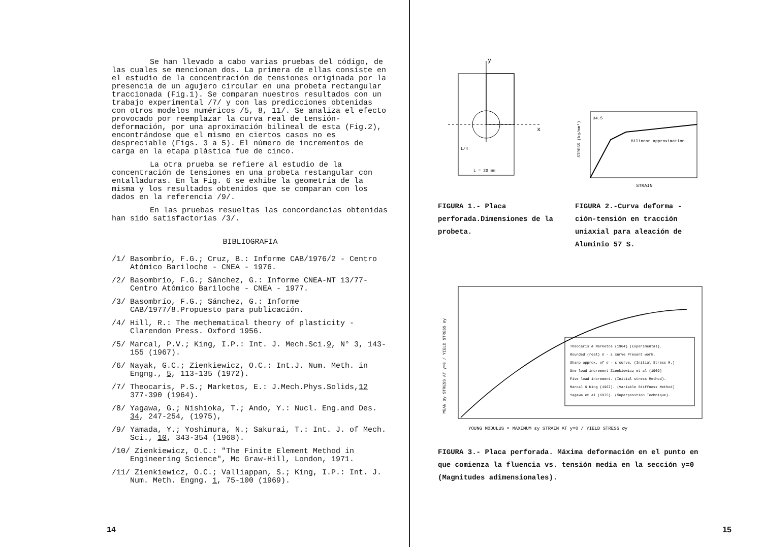Se han llevado a cabo varias pruebas del código, de las cuales se mencionan dos. La primera de ellas consiste en el estudio de la concentración de tensiones originada por la presencia de un agujero circular en una probeta rectangular traccionada (Fig.1). Se comparan nuestros resultados con un trabajo experimental /7/ y con las predicciones obtenidas con otros modelos numéricos /5, 8, 11/. Se analiza el efecto provocado por reemplazar la curva real de tensión-deformación, por una aproximación bilineal de esta (Fig.2), encontrándose que el mismo en ciertos casos no es despreciable (Figs. 3 a 5). El número de incrementos de carga en la etapa plástica fue de cinco.
La otra prueba se refiere al estudio de la concentración de tensiones en una probeta restangular con entalladuras. En la Fig. 6 se exhibe la geometría de la misma y los resultados obtenidos que se comparan con los dados en la referencia /9/.
En las pruebas resueltas las concordancias obtenidas han sido satisfactorias /3/.
BIBLIOGRAFIA
/1/ Basombrío, F.G.; Cruz, B.: Informe CAB/1976/2 - Centro Atómico Bariloche - CNEA - 1976.
/2/ Basombrío, F.G.; Sánchez, G.: Informe CNEA-NT 13/77- Centro Atómico Bariloche - CNEA - 1977.
/3/ Basombrío, F.G.; Sánchez, G.: Informe CAB/1977/8.Propuesto para publicación.
/4/ Hill, R.: The methematical theory of plasticity -Clarendon Press. Oxford 1956.
/5/ Marcal, P.V.; King, I.P.: Int. J. Mech.Sci.9, N° 3, 143-155 (1967).
/6/ Nayak, G.C.; Zienkiewicz, O.C.: Int.J. Num. Meth. in Engng., 5, 113-135 (1972).
/7/ Theocaris, P.S.; Marketos, E.: J.Mech.Phys.Solids,12 377-390 (1964).
/8/ Yagawa, G.; Nishioka, T.; Ando, Y.: Nucl. Eng.and Des. 34, 247-254, (1975),
/9/ Yamada, Y.; Yoshimura, N.; Sakurai, T.: Int. J. of Mech. Sci., 10, 343-354 (1968).
/10/ Zienkiewicz, O.C.: "The Finite Element Method in Engineering Science", Mc Graw-Hill, London, 1971.
/11/ Zienkiewicz, O.C.; Valliappan, S.; King, I.P.: Int. J. Num. Meth. Engng. 1, 75-100 (1969).
14
y
x
L = 20 mm
L/4
FIGURA 1.- Placa perforada.Dimensiones de la probeta.
Bilinear approximation
34.5
STRAIN
STRESS (kg/mm²)
FIGURA 2.-Curva deforma - ción-tensión en tracción uniaxial para aleación de Aluminio 57 S.
Theocaris & Marketos (1964) (Experimental).
Rounded (real) σ - ε curve Present work.
Sharp approx. of σ - ε curve, (Initial Stress M.)
One load increment Zienkiewicz et al (1969)
Five load increment. (Initial stress Method).
Marcal & King (1967). (Variable Stiffness Method)
Yagawa et al (1975). (Superposition Technique).
YOUNG MODULUS × MAXIMUM εy STRAIN AT y=0 / YIELD STRESS σy
MEAN σy STRESS AT y=0 / YIELD STRESS σy
FIGURA 3.- Placa perforada. Máxima deformación en el punto en que comienza la fluencia vs. tensión media en la sección y=0 (Magnitudes adimensionales).
15